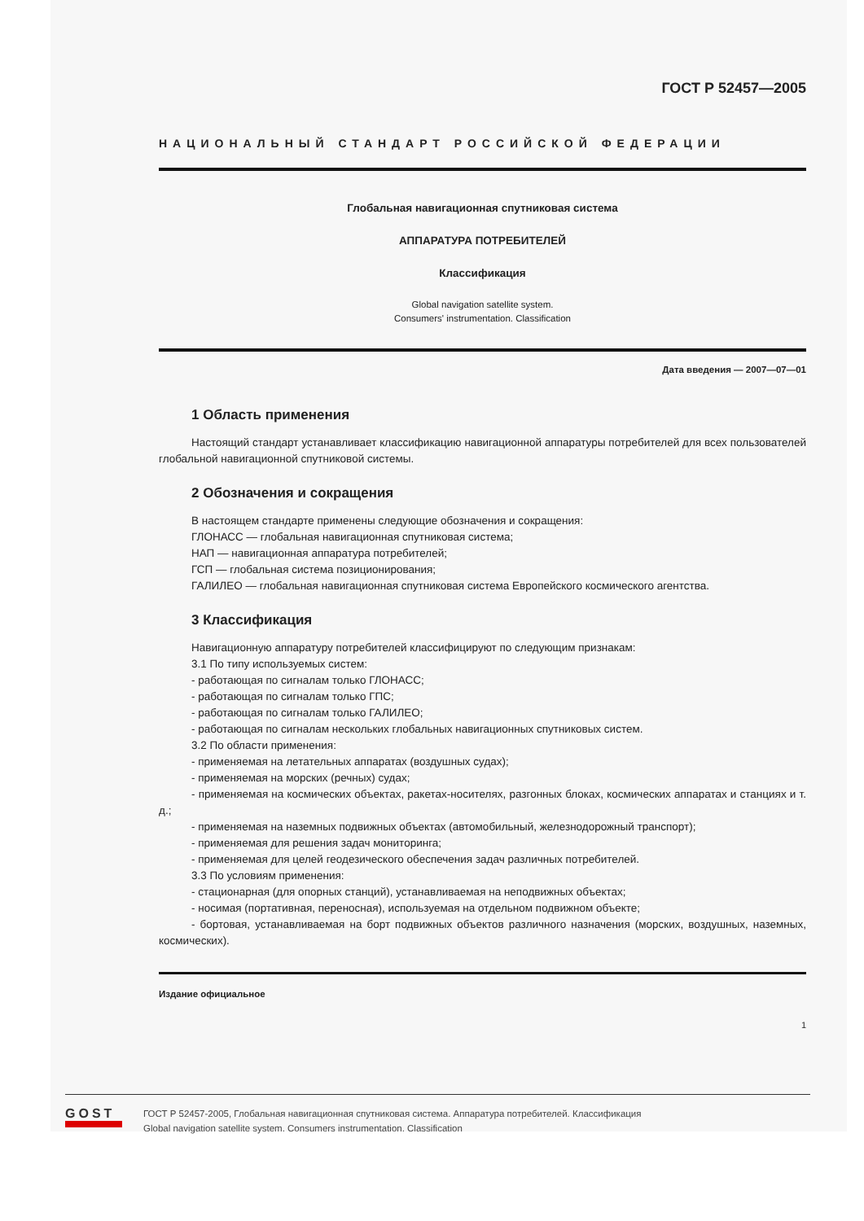ГОСТ Р 52457—2005
НАЦИОНАЛЬНЫЙ СТАНДАРТ РОССИЙСКОЙ ФЕДЕРАЦИИ
Глобальная навигационная спутниковая система
АППАРАТУРА ПОТРЕБИТЕЛЕЙ
Классификация
Global navigation satellite system.
Consumers' instrumentation. Classification
Дата введения — 2007—07—01
1 Область применения
Настоящий стандарт устанавливает классификацию навигационной аппаратуры потребителей для всех пользователей глобальной навигационной спутниковой системы.
2 Обозначения и сокращения
В настоящем стандарте применены следующие обозначения и сокращения:
ГЛОНАСС — глобальная навигационная спутниковая система;
НАП — навигационная аппаратура потребителей;
ГСП — глобальная система позиционирования;
ГАЛИЛЕО — глобальная навигационная спутниковая система Европейского космического агентства.
3 Классификация
Навигационную аппаратуру потребителей классифицируют по следующим признакам:
3.1 По типу используемых систем:
- работающая по сигналам только ГЛОНАСС;
- работающая по сигналам только ГПС;
- работающая по сигналам только ГАЛИЛЕО;
- работающая по сигналам нескольких глобальных навигационных спутниковых систем.
3.2 По области применения:
- применяемая на летательных аппаратах (воздушных судах);
- применяемая на морских (речных) судах;
- применяемая на космических объектах, ракетах-носителях, разгонных блоках, космических аппаратах и станциях и т. д.;
- применяемая на наземных подвижных объектах (автомобильный, железнодорожный транспорт);
- применяемая для решения задач мониторинга;
- применяемая для целей геодезического обеспечения задач различных потребителей.
3.3 По условиям применения:
- стационарная (для опорных станций), устанавливаемая на неподвижных объектах;
- носимая (портативная, переносная), используемая на отдельном подвижном объекте;
- бортовая, устанавливаемая на борт подвижных объектов различного назначения (морских, воздушных, наземных, космических).
Издание официальное
1
GOST
ГОСТ Р 52457-2005, Глобальная навигационная спутниковая система. Аппаратура потребителей. Классификация
Global navigation satellite system. Consumers instrumentation. Classification